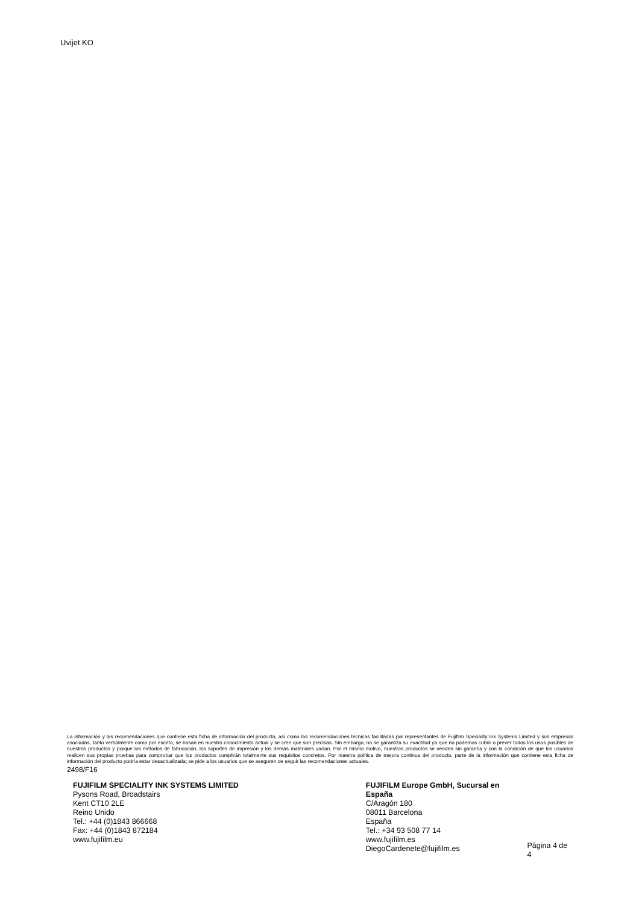Uvijet KO
La información y las recomendaciones que contiene esta ficha de información del producto, así como las recomendaciones técnicas facilitadas por representantes de Fujifilm Speciality Ink Systems Limited y sus empresas asociadas, tanto verbalmente como por escrito, se basan en nuestro conocimiento actual y se cree que son precisas. Sin embargo, no se garantiza su exactitud ya que no podemos cubrir o prever todos los usos posibles de nuestros productos y porque los métodos de fabricación, los soportes de impresión y los demás materiales varían. Por el mismo motivo, nuestros productos se venden sin garantía y con la condición de que los usuarios realicen sus propias pruebas para comprobar que los productos cumplirán totalmente sus requisitos concretos. Por nuestra política de mejora continua del producto, parte de la información que contiene esta ficha de información del producto podría estar desactualizada; se pide a los usuarios que se aseguren de seguir las recomendaciones actuales.
2498/F16
FUJIFILM SPECIALITY INK SYSTEMS LIMITED
Pysons Road, Broadstairs
Kent CT10 2LE
Reino Unido
Tel.: +44 (0)1843 866668
Fax: +44 (0)1843 872184
www.fujifilm.eu
FUJIFILM Europe GmbH, Sucursal en España
C/Aragón 180
08011 Barcelona
España
Tel.: +34 93 508 77 14
www.fujifilm.es
DiegoCardenete@fujifilm.es
Página 4 de 4